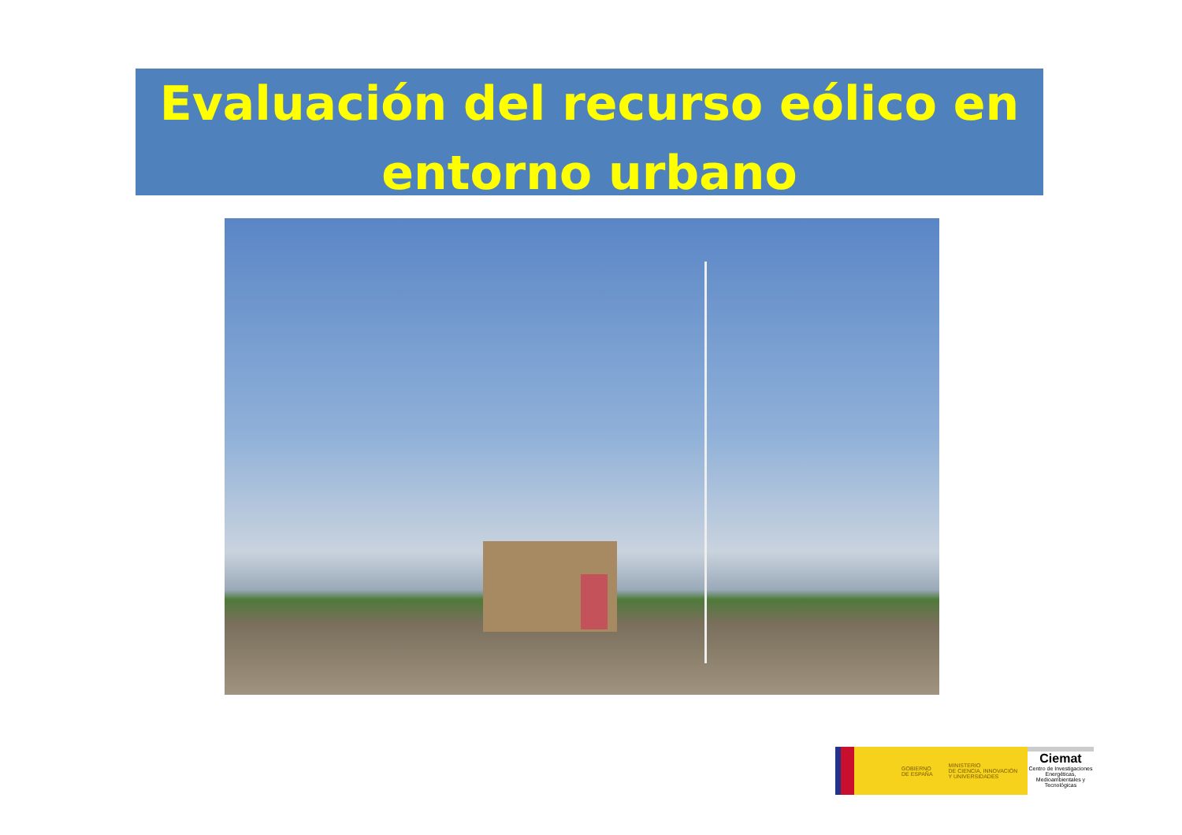Evaluación del recurso eólico en
entorno urbano
GOBIERNO
DE ESPAÑA MINISTERIO
DE CIENCIA, INNOVACIÓN
Y UNIVERSIDADES
Ciemat
Centro de Investigaciones Energéticas, Medioambientales y Tecnológicas